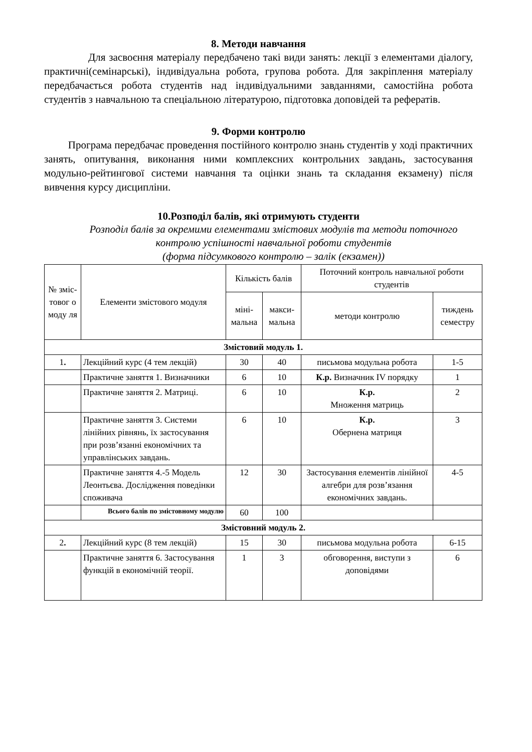8. Методи навчання
Для засвоєння матеріалу передбачено такі види занять: лекції з елементами діалогу, практичні(семінарські), індивідуальна робота, групова робота. Для закріплення матеріалу передбачається робота студентів над індивідуальними завданнями, самостійна робота студентів з навчальною та спеціальною літературою, підготовка доповідей та рефератів.
9. Форми контролю
Програма передбачає проведення постійного контролю знань студентів у ході практичних занять, опитування, виконання ними комплексних контрольних завдань, застосування модульно-рейтингової системи навчання та оцінки знань та складання екзамену) після вивчення курсу дисципліни.
10.Розподіл балів, які отримують студенти
Розподіл балів за окремими елементами змістових модулів та методи поточного контролю успішності навчальної роботи студентів
(форма підсумкового контролю – залік (екзамен))
| № зміс-товог о моду ля | Елементи змістового модуля | Кількість балів | | Поточний контроль навчальної роботи студентів | |
| --- | --- | --- | --- | --- | --- |
| | | міні-мальна | макси-мальна | методи контролю | тиждень семестру |
| Змістовий модуль 1. | | | | | |
| 1 . | Лекційний курс (4 тем лекцій) | 30 | 40 | письмова модульна робота | 1-5 |
| | Практичне заняття 1. Визначники | 6 | 10 | К.р. Визначник IV порядку | 1 |
| | Практичне заняття 2. Матриці. | 6 | 10 | К.р. Множення матриць | 2 |
| | Практичне заняття 3. Системи лінійних рівнянь, їх застосування при розв’язанні економічних та управлінських завдань. | 6 | 10 | К.р. Обернена матриця | 3 |
| | Практичне заняття 4.-5 Модель Леонтьєва. Дослідження поведінки споживача | 12 | 30 | Застосування елементів лінійної алгебри для розв’язання економічних завдань. | 4-5 |
| | Всього балів по змістовному модулю | 60 | 100 | | |
| Змістовний модуль 2. | | | | | |
| 2 . | Лекційний курс (8 тем лекцій) | 15 | 30 | письмова модульна робота | 6-15 |
| | Практичне заняття 6. Застосування функцій в економічній теорії. | 1 | 3 | обговорення, виступи з доповідями | 6 |